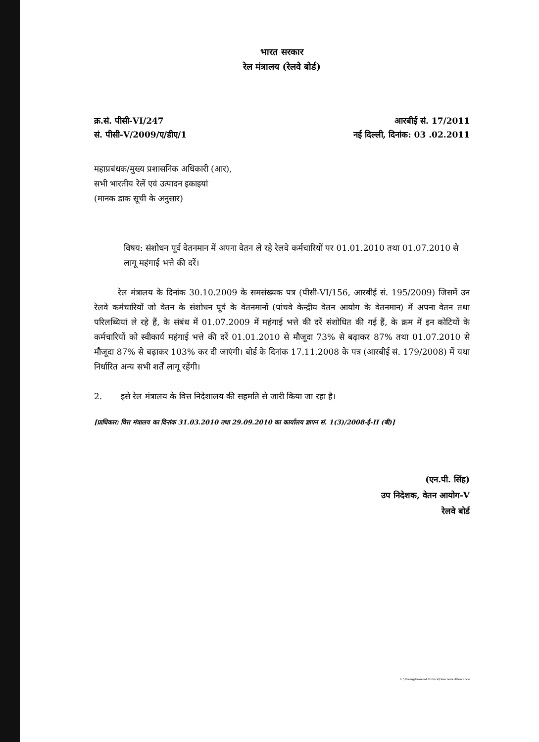भारत सरकार
रेल मंत्रालय (रेलवे बोर्ड)
क्र.सं. पीसी-VI/247
सं. पीसी-V/2009/ए/डीए/1
आरबीई सं. 17/2011
नई दिल्ली, दिनांक: 03 .02.2011
महाप्रबंधक/मुख्य प्रशासनिक अधिकारी (आर),
सभी भारतीय रेलें एवं उत्पादन इकाइयां
(मानक डाक सूची के अनुसार)
विषय: संशोधन पूर्व वेतनमान में अपना वेतन ले रहे रेलवे कर्मचारियों पर 01.01.2010 तथा 01.07.2010 से लागू महंगाई भत्ते की दरें।
रेल मंत्रालय के दिनांक 30.10.2009 के समसंख्यक पत्र (पीसी-VI/156, आरबीई सं. 195/2009) जिसमें उन रेलवे कर्मचारियों जो वेतन के संशोधन पूर्व के वेतनमानों (पांचवे केन्द्रीय वेतन आयोग के वेतनमान) में अपना वेतन तथा परिलब्धियां ले रहे हैं, के संबंध में 01.07.2009 में महंगाई भत्ते की दरें संशोधित की गई हैं, के क्रम में इन कोटियों के कर्मचारियों को स्वीकार्य महंगाई भत्ते की दरें 01.01.2010 से मौजूदा 73% से बढ़ाकर 87% तथा 01.07.2010 से मौजूदा 87% से बढ़ाकर 103% कर दी जाएंगी। बोर्ड के दिनांक 17.11.2008 के पत्र (आरबीई सं. 179/2008) में यथा निर्धारित अन्य सभी शर्तें लागू रहेंगी।
2. इसे रेल मंत्रालय के वित्त निदेशालय की सहमति से जारी किया जा रहा है।
[प्राधिकार: वित्त मंत्रालय का दिनांक 31.03.2010 तथा 29.09.2010 का कार्यालय ज्ञापन सं. 1(3)/2008-ई-II (बी)]
(एन.पी. सिंह)
उप निदेशक, वेतन आयोग-V
रेलवे बोर्ड
E:\Manoj\General Orders\Dearness Allowance